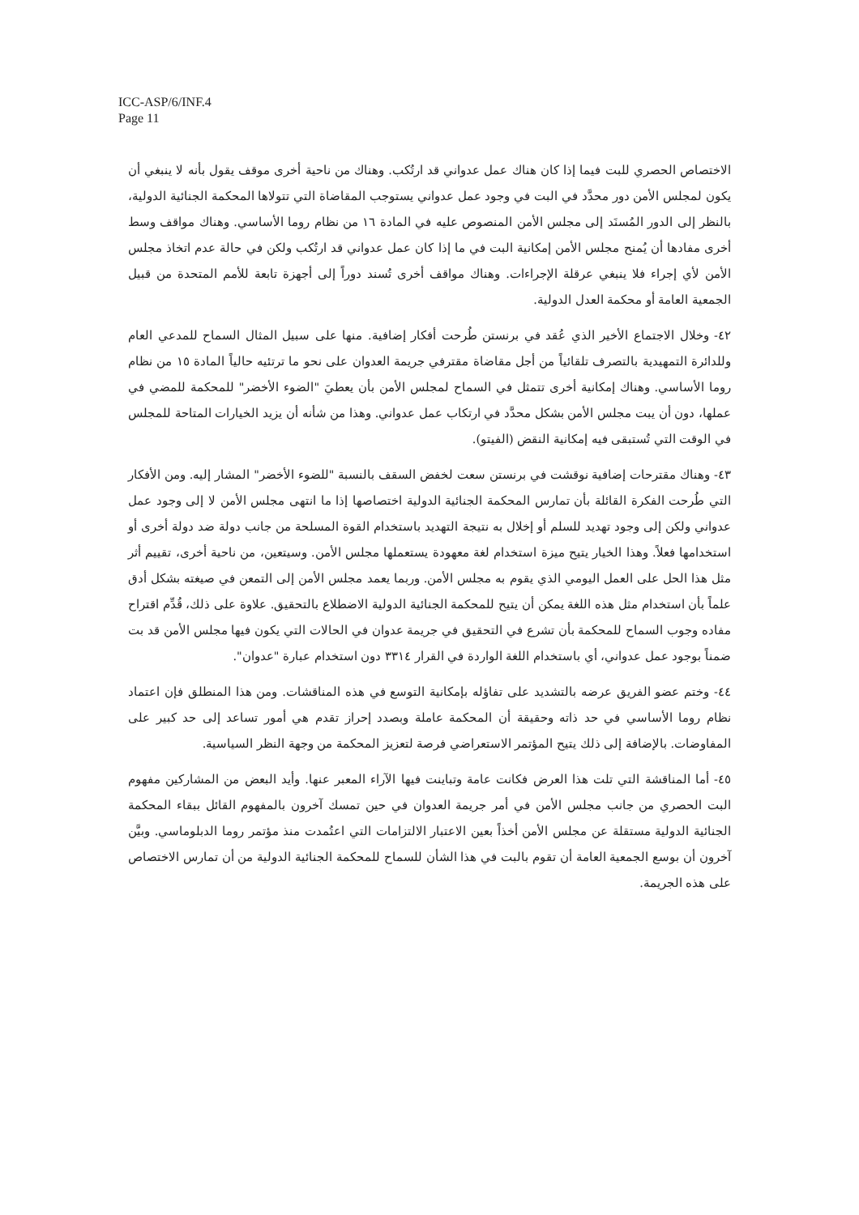ICC-ASP/6/INF.4
Page 11
الاختصاص الحصري للبت فيما إذا كان هناك عمل عدواني قد ارتُكب. وهناك من ناحية أخرى موقف يقول بأنه لا ينبغي أن يكون لمجلس الأمن دور محدَّد في البت في وجود عمل عدواني يستوجب المقاضاة التي تتولاها المحكمة الجنائية الدولية، بالنظر إلى الدور المُسنَد إلى مجلس الأمن المنصوص عليه في المادة ١٦ من نظام روما الأساسي. وهناك مواقف وسط أخرى مفادها أن يُمنح مجلس الأمن إمكانية البت في ما إذا كان عمل عدواني قد ارتُكب ولكن في حالة عدم اتخاذ مجلس الأمن لأي إجراء فلا ينبغي عرقلة الإجراءات. وهناك مواقف أخرى تُسند دوراً إلى أجهزة تابعة للأمم المتحدة من قبيل الجمعية العامة أو محكمة العدل الدولية.
٤٢- وخلال الاجتماع الأخير الذي عُقد في برنستن طُرحت أفكار إضافية. منها على سبيل المثال السماح للمدعي العام وللدائرة التمهيدية بالتصرف تلقائياً من أجل مقاضاة مقترفي جريمة العدوان على نحو ما ترتئيه حالياً المادة ١٥ من نظام روما الأساسي. وهناك إمكانية أخرى تتمثل في السماح لمجلس الأمن بأن يعطيَ "الضوء الأخضر" للمحكمة للمضي في عملها، دون أن يبت مجلس الأمن بشكل محدَّد في ارتكاب عمل عدواني. وهذا من شأنه أن يزيد الخيارات المتاحة للمجلس في الوقت التي تُستبقى فيه إمكانية النقض (الفيتو).
٤٣- وهناك مقترحات إضافية نوقشت في برنستن سعت لخفض السقف بالنسبة "للضوء الأخضر" المشار إليه. ومن الأفكار التي طُرحت الفكرة القائلة بأن تمارس المحكمة الجنائية الدولية اختصاصها إذا ما انتهى مجلس الأمن لا إلى وجود عمل عدواني ولكن إلى وجود تهديد للسلم أو إخلال به نتيجة التهديد باستخدام القوة المسلحة من جانب دولة ضد دولة أخرى أو استخدامها فعلاً. وهذا الخيار يتيح ميزة استخدام لغة معهودة يستعملها مجلس الأمن. وسيتعين، من ناحية أخرى، تقييم أثر مثل هذا الحل على العمل اليومي الذي يقوم به مجلس الأمن. وربما يعمد مجلس الأمن إلى التمعن في صيغته بشكل أدق علماً بأن استخدام مثل هذه اللغة يمكن أن يتيح للمحكمة الجنائية الدولية الاضطلاع بالتحقيق. علاوة على ذلك، قُدِّم اقتراح مفاده وجوب السماح للمحكمة بأن تشرع في التحقيق في جريمة عدوان في الحالات التي يكون فيها مجلس الأمن قد بت ضمناً بوجود عمل عدواني، أي باستخدام اللغة الواردة في القرار ٣٣١٤ دون استخدام عبارة "عدوان".
٤٤- وختم عضو الفريق عرضه بالتشديد على تفاؤله بإمكانية التوسع في هذه المناقشات. ومن هذا المنطلق فإن اعتماد نظام روما الأساسي في حد ذاته وحقيقة أن المحكمة عاملة وبصدد إحراز تقدم هي أمور تساعد إلى حد كبير على المفاوضات. بالإضافة إلى ذلك يتيح المؤتمر الاستعراضي فرصة لتعزيز المحكمة من وجهة النظر السياسية.
٤٥- أما المناقشة التي تلت هذا العرض فكانت عامة وتباينت فيها الآراء المعبر عنها. وأيد البعض من المشاركين مفهوم البت الحصري من جانب مجلس الأمن في أمر جريمة العدوان في حين تمسك آخرون بالمفهوم القائل ببقاء المحكمة الجنائية الدولية مستقلة عن مجلس الأمن أخذاً بعين الاعتبار الالتزامات التي اعتُمدت منذ مؤتمر روما الدبلوماسي. وبيَّن آخرون أن بوسع الجمعية العامة أن تقوم بالبت في هذا الشأن للسماح للمحكمة الجنائية الدولية من أن تمارس الاختصاص على هذه الجريمة.